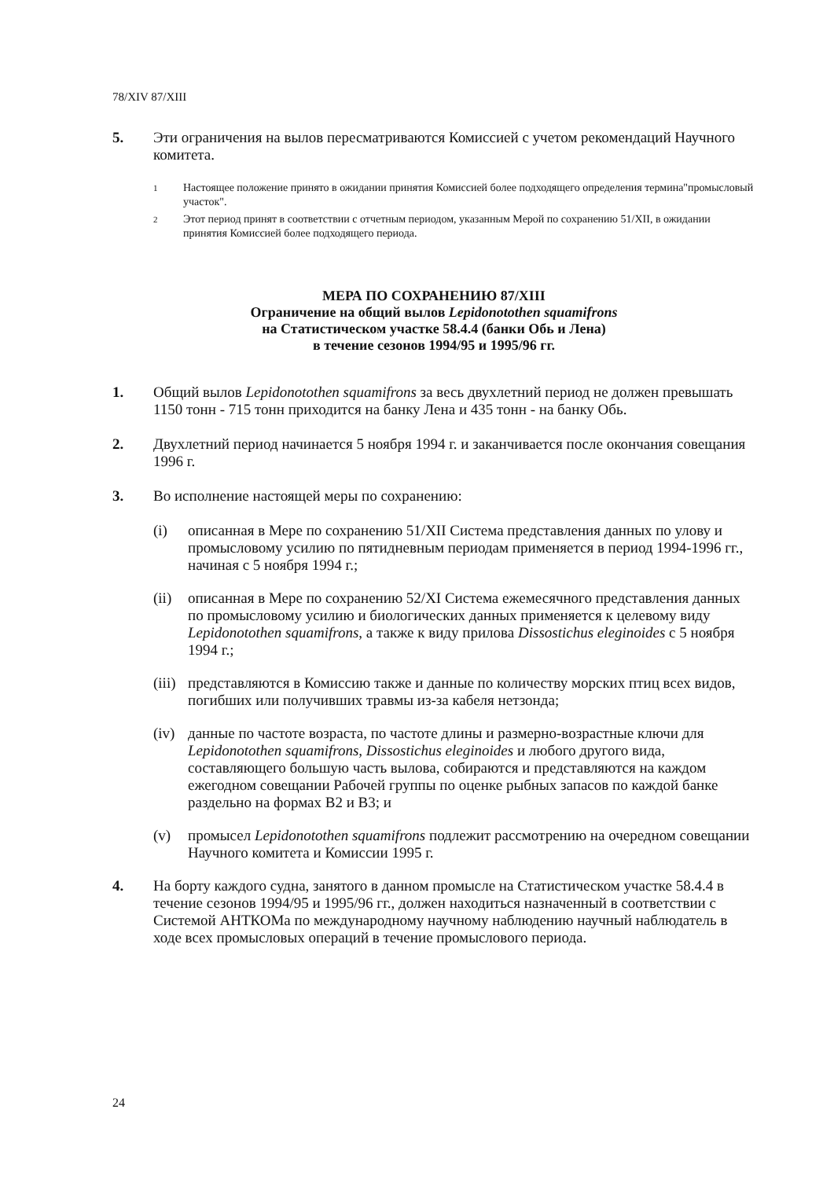78/XIV 87/XIII
5. Эти ограничения на вылов пересматриваются Комиссией с учетом рекомендаций Научного комитета.
<sup>1</sup>
Настоящее положение принято в ожидании принятия Комиссией более подходящего определения термина"промысловый участок".
<sup>2</sup>
Этот период принят в соответствии с отчетным периодом, указанным Мерой по сохранению 51/XII, в ожидании принятия Комиссией более подходящего периода.
МЕРА ПО СОХРАНЕНИЮ 87/XIII
Ограничение на общий вылов Lepidonotothen squamifrons
на Статистическом участке 58.4.4 (банки Обь и Лена)
в течение сезонов 1994/95 и 1995/96 гг.
1. Общий вылов Lepidonotothen squamifrons за весь двухлетний период не должен превышать 1150 тонн - 715 тонн приходится на банку Лена и 435 тонн - на банку Обь.
2. Двухлетний период начинается 5 ноября 1994 г. и заканчивается после окончания совещания 1996 г.
3. Во исполнение настоящей меры по сохранению:
(i) описанная в Мере по сохранению 51/XII Система представления данных по улову и промысловому усилию по пятидневным периодам применяется в период 1994-1996 гг., начиная с 5 ноября 1994 г.;
(ii)
описанная в Мере по сохранению 52/XI Система ежемесячного представления данных по промысловому усилию и биологических данных применяется к целевому виду Lepidonotothen squamifrons, а также к виду прилова Dissostichus eleginoides с 5 ноября 1994 г.;
(iii)
представляются в Комиссию также и данные по количеству морских птиц всех видов, погибших или получивших травмы из-за кабеля нетзонда;
(iv)
данные по частоте возраста, по частоте длины и размерно-возрастные ключи для Lepidonotothen squamifrons, Dissostichus eleginoides и любого другого вида, составляющего большую часть вылова, собираются и представляются на каждом ежегодном совещании Рабочей группы по оценке рыбных запасов по каждой банке раздельно на формах B2 и B3; и
(v) промысел Lepidonotothen squamifrons подлежит рассмотрению на очередном совещании Научного комитета и Комиссии 1995 г.
4. На борту каждого судна, занятого в данном промысле на Статистическом участке 58.4.4 в течение сезонов 1994/95 и 1995/96 гг., должен находиться назначенный в соответствии с Системой АНТКОМа по международному научному наблюдению научный наблюдатель в ходе всех промысловых операций в течение промыслового периода.
24